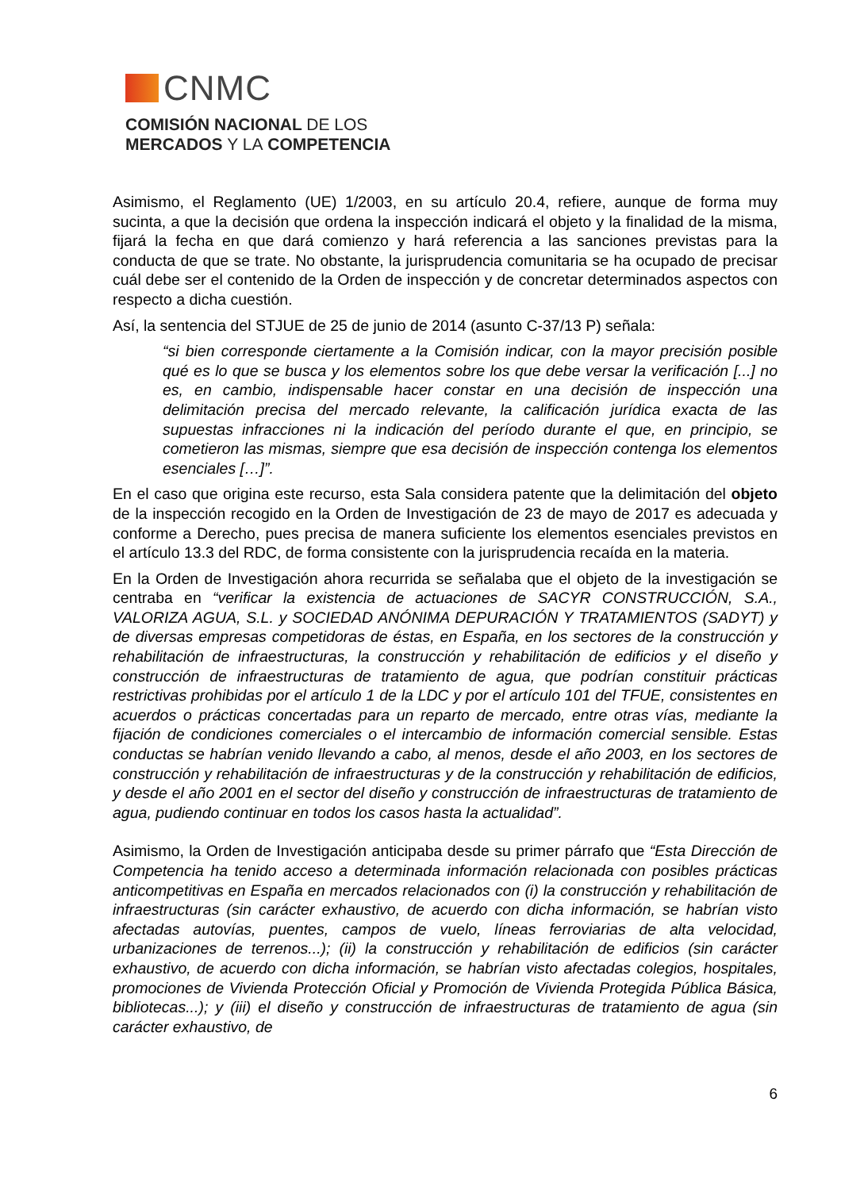CNMC
COMISIÓN NACIONAL DE LOS
MERCADOS Y LA COMPETENCIA
Asimismo, el Reglamento (UE) 1/2003, en su artículo 20.4, refiere, aunque de forma muy sucinta, a que la decisión que ordena la inspección indicará el objeto y la finalidad de la misma, fijará la fecha en que dará comienzo y hará referencia a las sanciones previstas para la conducta de que se trate. No obstante, la jurisprudencia comunitaria se ha ocupado de precisar cuál debe ser el contenido de la Orden de inspección y de concretar determinados aspectos con respecto a dicha cuestión.
Así, la sentencia del STJUE de 25 de junio de 2014 (asunto C-37/13 P) señala:
“si bien corresponde ciertamente a la Comisión indicar, con la mayor precisión posible qué es lo que se busca y los elementos sobre los que debe versar la verificación [...] no es, en cambio, indispensable hacer constar en una decisión de inspección una delimitación precisa del mercado relevante, la calificación jurídica exacta de las supuestas infracciones ni la indicación del período durante el que, en principio, se cometieron las mismas, siempre que esa decisión de inspección contenga los elementos esenciales […]”.
En el caso que origina este recurso, esta Sala considera patente que la delimitación del objeto de la inspección recogido en la Orden de Investigación de 23 de mayo de 2017 es adecuada y conforme a Derecho, pues precisa de manera suficiente los elementos esenciales previstos en el artículo 13.3 del RDC, de forma consistente con la jurisprudencia recaída en la materia.
En la Orden de Investigación ahora recurrida se señalaba que el objeto de la investigación se centraba en “verificar la existencia de actuaciones de SACYR CONSTRUCCIÓN, S.A., VALORIZA AGUA, S.L. y SOCIEDAD ANÓNIMA DEPURACIÓN Y TRATAMIENTOS (SADYT) y de diversas empresas competidoras de éstas, en España, en los sectores de la construcción y rehabilitación de infraestructuras, la construcción y rehabilitación de edificios y el diseño y construcción de infraestructuras de tratamiento de agua, que podrían constituir prácticas restrictivas prohibidas por el artículo 1 de la LDC y por el artículo 101 del TFUE, consistentes en acuerdos o prácticas concertadas para un reparto de mercado, entre otras vías, mediante la fijación de condiciones comerciales o el intercambio de información comercial sensible. Estas conductas se habrían venido llevando a cabo, al menos, desde el año 2003, en los sectores de construcción y rehabilitación de infraestructuras y de la construcción y rehabilitación de edificios, y desde el año 2001 en el sector del diseño y construcción de infraestructuras de tratamiento de agua, pudiendo continuar en todos los casos hasta la actualidad”.
Asimismo, la Orden de Investigación anticipaba desde su primer párrafo que “Esta Dirección de Competencia ha tenido acceso a determinada información relacionada con posibles prácticas anticompetitivas en España en mercados relacionados con (i) la construcción y rehabilitación de infraestructuras (sin carácter exhaustivo, de acuerdo con dicha información, se habrían visto afectadas autovías, puentes, campos de vuelo, líneas ferroviarias de alta velocidad, urbanizaciones de terrenos...); (ii) la construcción y rehabilitación de edificios (sin carácter exhaustivo, de acuerdo con dicha información, se habrían visto afectadas colegios, hospitales, promociones de Vivienda Protección Oficial y Promoción de Vivienda Protegida Pública Básica, bibliotecas...); y (iii) el diseño y construcción de infraestructuras de tratamiento de agua (sin carácter exhaustivo, de
6